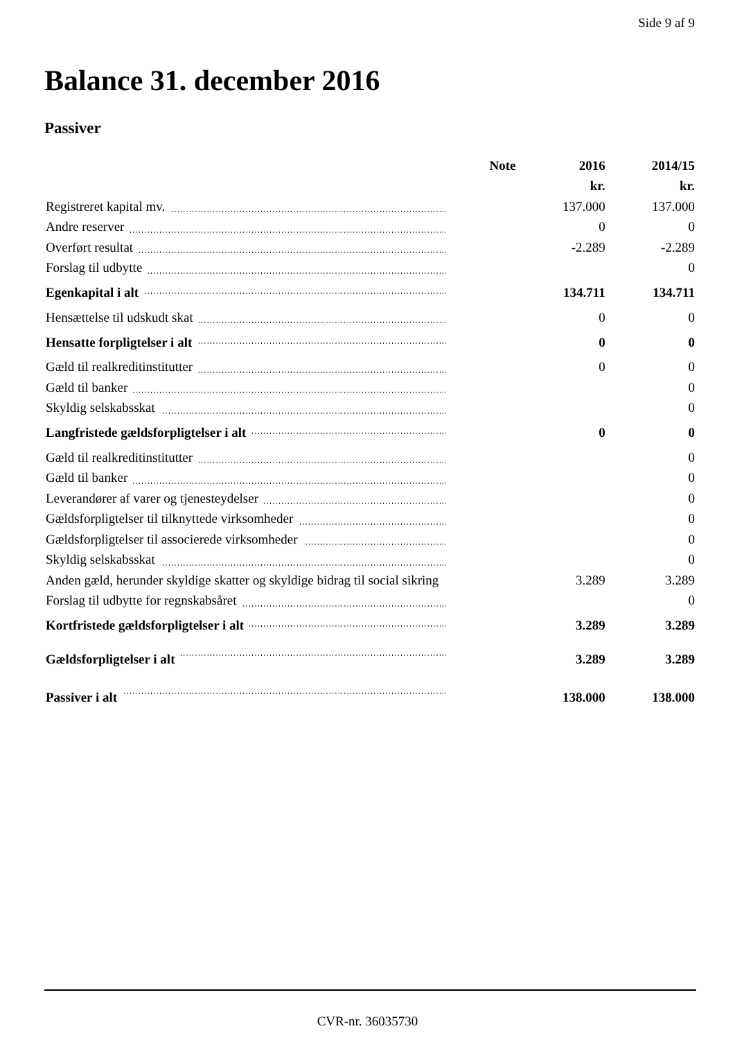Side 9 af 9
Balance 31. december 2016
Passiver
| | Note | 2016 | 2014/15 |
| --- | --- | --- | --- |
| | | kr. | kr. |
| Registreret kapital mv. | | 137.000 | 137.000 |
| Andre reserver | | 0 | 0 |
| Overført resultat | | -2.289 | -2.289 |
| Forslag til udbytte | | | 0 |
| Egenkapital i alt | | 134.711 | 134.711 |
| Hensættelse til udskudt skat | | 0 | 0 |
| Hensatte forpligtelser i alt | | 0 | 0 |
| Gæld til realkreditinstitutter | | 0 | 0 |
| Gæld til banker | | | 0 |
| Skyldig selskabsskat | | | 0 |
| Langfristede gældsforpligtelser i alt | | 0 | 0 |
| Gæld til realkreditinstitutter | | | 0 |
| Gæld til banker | | | 0 |
| Leverandører af varer og tjenesteydelser | | | 0 |
| Gældsforpligtelser til tilknyttede virksomheder | | | 0 |
| Gældsforpligtelser til associerede virksomheder | | | 0 |
| Skyldig selskabsskat | | | 0 |
| Anden gæld, herunder skyldige skatter og skyldige bidrag til social sikring | | 3.289 | 3.289 |
| Forslag til udbytte for regnskabsåret | | | 0 |
| Kortfristede gældsforpligtelser i alt | | 3.289 | 3.289 |
| Gældsforpligtelser i alt | | 3.289 | 3.289 |
| Passiver i alt | | 138.000 | 138.000 |
CVR-nr. 36035730